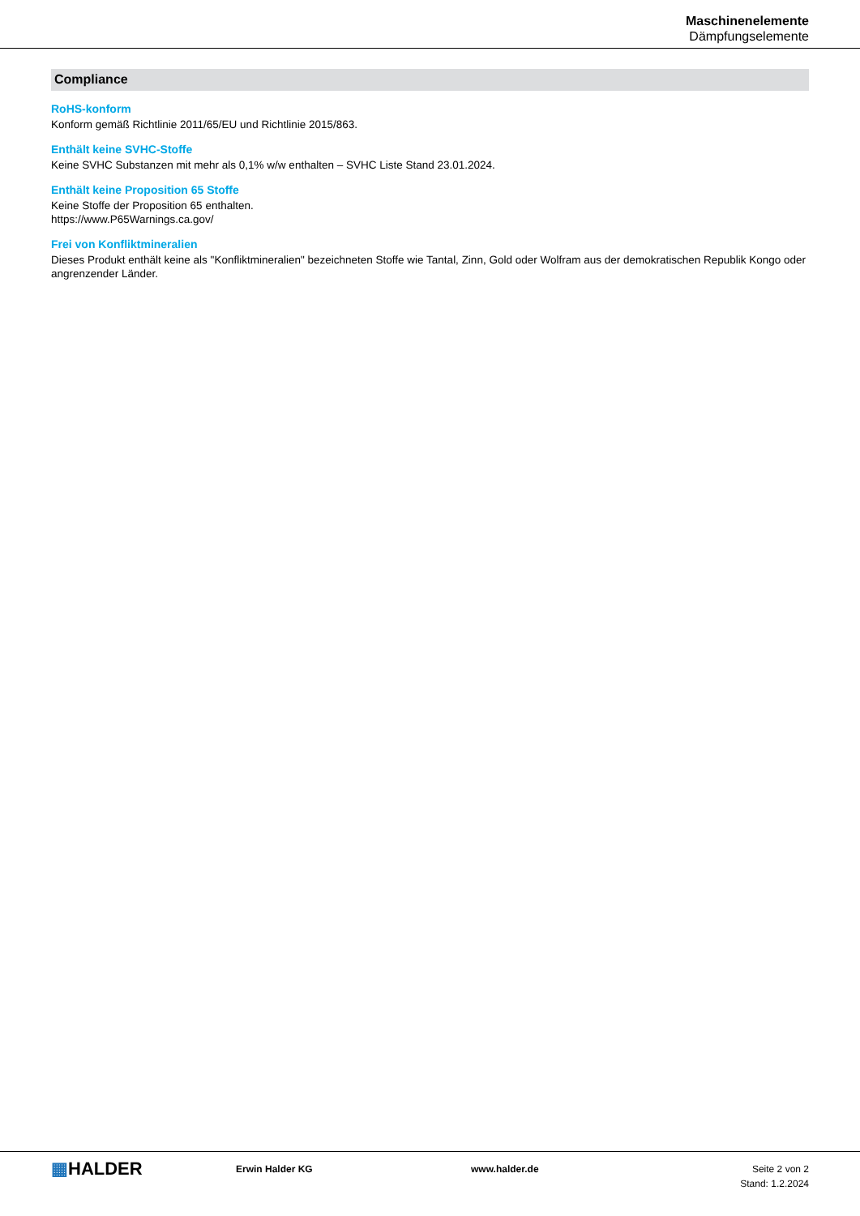Maschinenelemente
Dämpfungselemente
Compliance
RoHS-konform
Konform gemäß Richtlinie 2011/65/EU und Richtlinie 2015/863.
Enthält keine SVHC-Stoffe
Keine SVHC Substanzen mit mehr als 0,1% w/w enthalten – SVHC Liste Stand 23.01.2024.
Enthält keine Proposition 65 Stoffe
Keine Stoffe der Proposition 65 enthalten.
https://www.P65Warnings.ca.gov/
Frei von Konfliktmineralien
Dieses Produkt enthält keine als "Konfliktmineralien" bezeichneten Stoffe wie Tantal, Zinn, Gold oder Wolfram aus der demokratischen Republik Kongo oder angrenzender Länder.
▦HALDER
Erwin Halder KG www.halder.de Seite 2 von 2
Stand: 1.2.2024